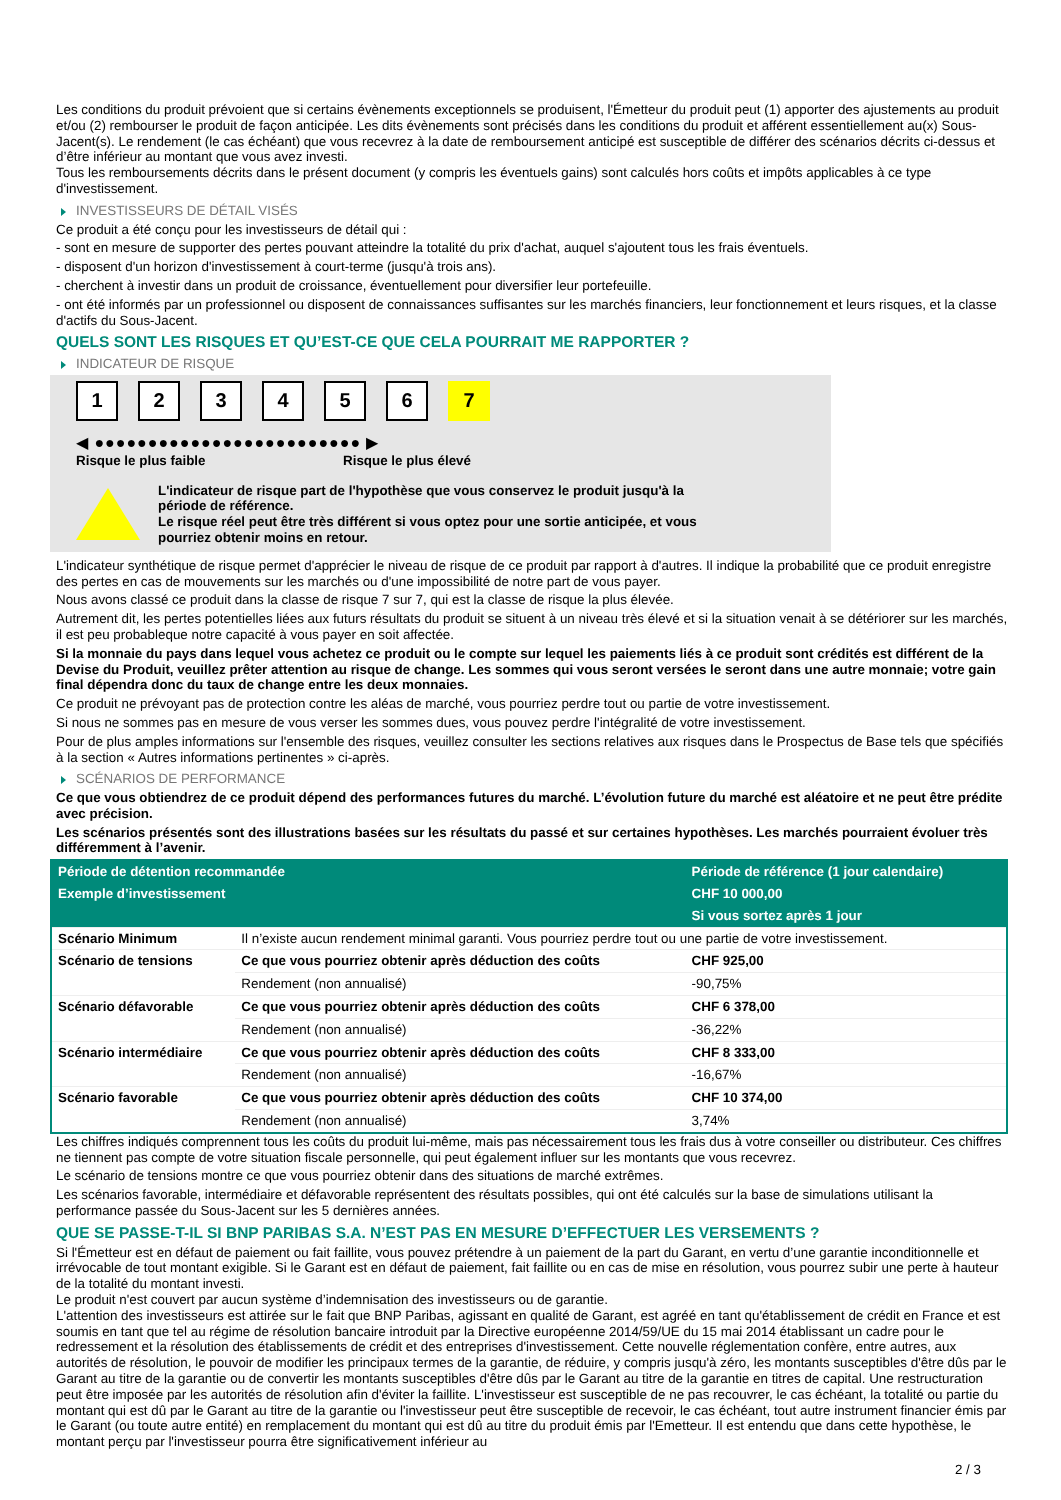Les conditions du produit prévoient que si certains évènements exceptionnels se produisent, l'Émetteur du produit peut (1) apporter des ajustements au produit et/ou (2) rembourser le produit de façon anticipée. Les dits évènements sont précisés dans les conditions du produit et afférent essentiellement au(x) Sous-Jacent(s). Le rendement (le cas échéant) que vous recevrez à la date de remboursement anticipé est susceptible de différer des scénarios décrits ci-dessus et d’être inférieur au montant que vous avez investi.
Tous les remboursements décrits dans le présent document (y compris les éventuels gains) sont calculés hors coûts et impôts applicables à ce type d'investissement.
INVESTISSEURS DE DÉTAIL VISÉS
Ce produit a été conçu pour les investisseurs de détail qui :
- sont en mesure de supporter des pertes pouvant atteindre la totalité du prix d'achat, auquel s'ajoutent tous les frais éventuels.
- disposent d'un horizon d'investissement à court-terme (jusqu'à trois ans).
- cherchent à investir dans un produit de croissance, éventuellement pour diversifier leur portefeuille.
- ont été informés par un professionnel ou disposent de connaissances suffisantes sur les marchés financiers, leur fonctionnement et leurs risques, et la classe d'actifs du Sous-Jacent.
QUELS SONT LES RISQUES ET QU’EST-CE QUE CELA POURRAIT ME RAPPORTER ?
INDICATEUR DE RISQUE
1 2 3 4 5 6 7
◀ ●●●●●●●●●●●●●●●●●●●●●●●●● ▶
Risque le plus faible Risque le plus élevé
L'indicateur de risque part de l'hypothèse que vous conservez le produit jusqu'à la
période de référence.
Le risque réel peut être très différent si vous optez pour une sortie anticipée, et vous
pourriez obtenir moins en retour.
L'indicateur synthétique de risque permet d'apprécier le niveau de risque de ce produit par rapport à d'autres. Il indique la probabilité que ce produit enregistre des pertes en cas de mouvements sur les marchés ou d'une impossibilité de notre part de vous payer.
Nous avons classé ce produit dans la classe de risque 7 sur 7, qui est la classe de risque la plus élevée.
Autrement dit, les pertes potentielles liées aux futurs résultats du produit se situent à un niveau très élevé et si la situation venait à se détériorer sur les marchés, il est peu probableque notre capacité à vous payer en soit affectée.
Si la monnaie du pays dans lequel vous achetez ce produit ou le compte sur lequel les paiements liés à ce produit sont crédités est différent de la Devise du Produit, veuillez prêter attention au risque de change. Les sommes qui vous seront versées le seront dans une autre monnaie; votre gain final dépendra donc du taux de change entre les deux monnaies.
Ce produit ne prévoyant pas de protection contre les aléas de marché, vous pourriez perdre tout ou partie de votre investissement.
Si nous ne sommes pas en mesure de vous verser les sommes dues, vous pouvez perdre l'intégralité de votre investissement.
Pour de plus amples informations sur l'ensemble des risques, veuillez consulter les sections relatives aux risques dans le Prospectus de Base tels que spécifiés à la section « Autres informations pertinentes » ci-après.
SCÉNARIOS DE PERFORMANCE
Ce que vous obtiendrez de ce produit dépend des performances futures du marché. L’évolution future du marché est aléatoire et ne peut être prédite avec précision.
Les scénarios présentés sont des illustrations basées sur les résultats du passé et sur certaines hypothèses. Les marchés pourraient évoluer très différemment à l’avenir.
| Période de détention recommandée | | Période de référence (1 jour calendaire) |
| --- | --- | --- |
| Exemple d’investissement | | CHF 10 000,00 |
| | | Si vous sortez après 1 jour |
| Scénario Minimum | Il n’existe aucun rendement minimal garanti. Vous pourriez perdre tout ou une partie de votre investissement. | |
| Scénario de tensions | Ce que vous pourriez obtenir après déduction des coûts | CHF 925,00 |
| | Rendement (non annualisé) | -90,75% |
| Scénario défavorable | Ce que vous pourriez obtenir après déduction des coûts | CHF 6 378,00 |
| | Rendement (non annualisé) | -36,22% |
| Scénario intermédiaire | Ce que vous pourriez obtenir après déduction des coûts | CHF 8 333,00 |
| | Rendement (non annualisé) | -16,67% |
| Scénario favorable | Ce que vous pourriez obtenir après déduction des coûts | CHF 10 374,00 |
| | Rendement (non annualisé) | 3,74% |
Les chiffres indiqués comprennent tous les coûts du produit lui-même, mais pas nécessairement tous les frais dus à votre conseiller ou distributeur. Ces chiffres ne tiennent pas compte de votre situation fiscale personnelle, qui peut également influer sur les montants que vous recevrez.
Le scénario de tensions montre ce que vous pourriez obtenir dans des situations de marché extrêmes.
Les scénarios favorable, intermédiaire et défavorable représentent des résultats possibles, qui ont été calculés sur la base de simulations utilisant la performance passée du Sous-Jacent sur les 5 dernières années.
QUE SE PASSE-T-IL SI BNP PARIBAS S.A. N’EST PAS EN MESURE D’EFFECTUER LES VERSEMENTS ?
Si l'Émetteur est en défaut de paiement ou fait faillite, vous pouvez prétendre à un paiement de la part du Garant, en vertu d’une garantie inconditionnelle et irrévocable de tout montant exigible. Si le Garant est en défaut de paiement, fait faillite ou en cas de mise en résolution, vous pourrez subir une perte à hauteur de la totalité du montant investi.
Le produit n'est couvert par aucun système d’indemnisation des investisseurs ou de garantie.
L'attention des investisseurs est attirée sur le fait que BNP Paribas, agissant en qualité de Garant, est agréé en tant qu'établissement de crédit en France et est soumis en tant que tel au régime de résolution bancaire introduit par la Directive européenne 2014/59/UE du 15 mai 2014 établissant un cadre pour le redressement et la résolution des établissements de crédit et des entreprises d'investissement. Cette nouvelle réglementation confère, entre autres, aux autorités de résolution, le pouvoir de modifier les principaux termes de la garantie, de réduire, y compris jusqu'à zéro, les montants susceptibles d'être dûs par le Garant au titre de la garantie ou de convertir les montants susceptibles d'être dûs par le Garant au titre de la garantie en titres de capital. Une restructuration peut être imposée par les autorités de résolution afin d'éviter la faillite. L'investisseur est susceptible de ne pas recouvrer, le cas échéant, la totalité ou partie du montant qui est dû par le Garant au titre de la garantie ou l'investisseur peut être susceptible de recevoir, le cas échéant, tout autre instrument financier émis par le Garant (ou toute autre entité) en remplacement du montant qui est dû au titre du produit émis par l'Emetteur. Il est entendu que dans cette hypothèse, le montant perçu par l'investisseur pourra être significativement inférieur au
2 / 3